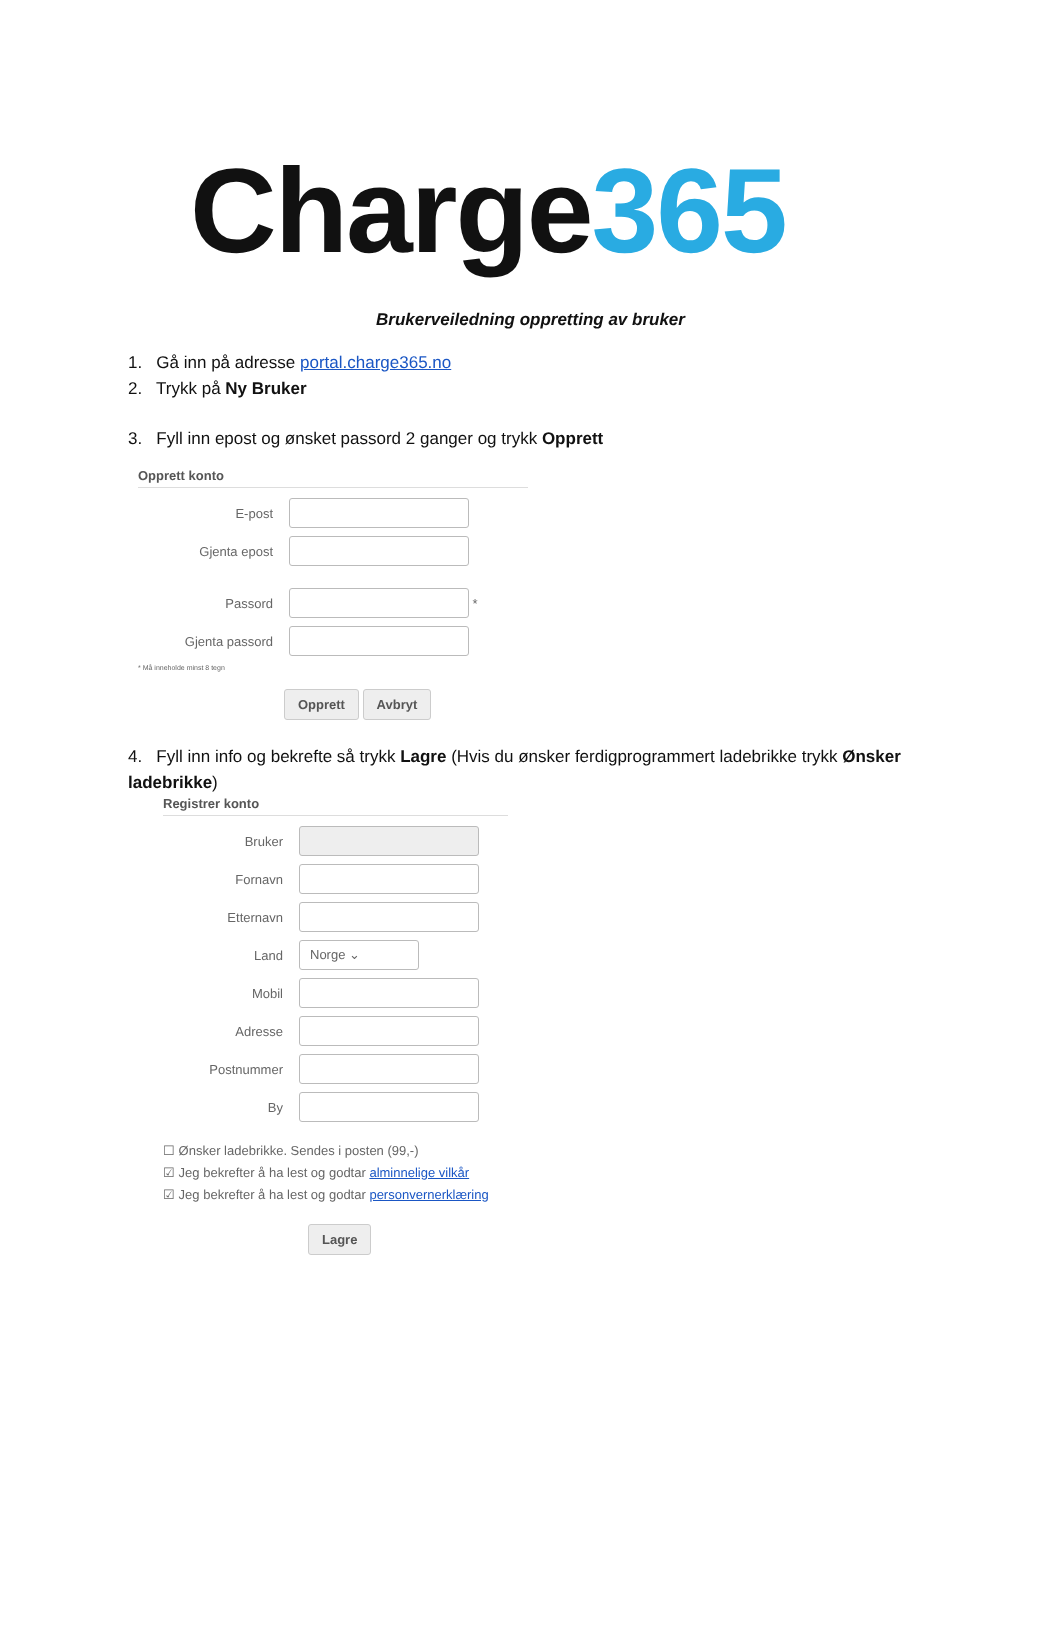Charge365
Brukerveiledning oppretting av bruker
1. Gå inn på adresse portal.charge365.no
2. Trykk på Ny Bruker
3. Fyll inn epost og ønsket passord 2 ganger og trykk Opprett
Opprett konto
E-post
Gjenta epost
Passord
*
Gjenta passord
* Må inneholde minst 8 tegn
Opprett Avbryt
4. Fyll inn info og bekrefte så trykk Lagre (Hvis du ønsker ferdigprogrammert ladebrikke trykk Ønsker ladebrikke)
Registrer konto
Bruker
Fornavn
Etternavn
Land
Norge ⌄
Mobil
Adresse
Postnummer
By
☐ Ønsker ladebrikke. Sendes i posten (99,-)
☑ Jeg bekrefter å ha lest og godtar alminnelige vilkår
☑ Jeg bekrefter å ha lest og godtar personvernerklæring
Lagre